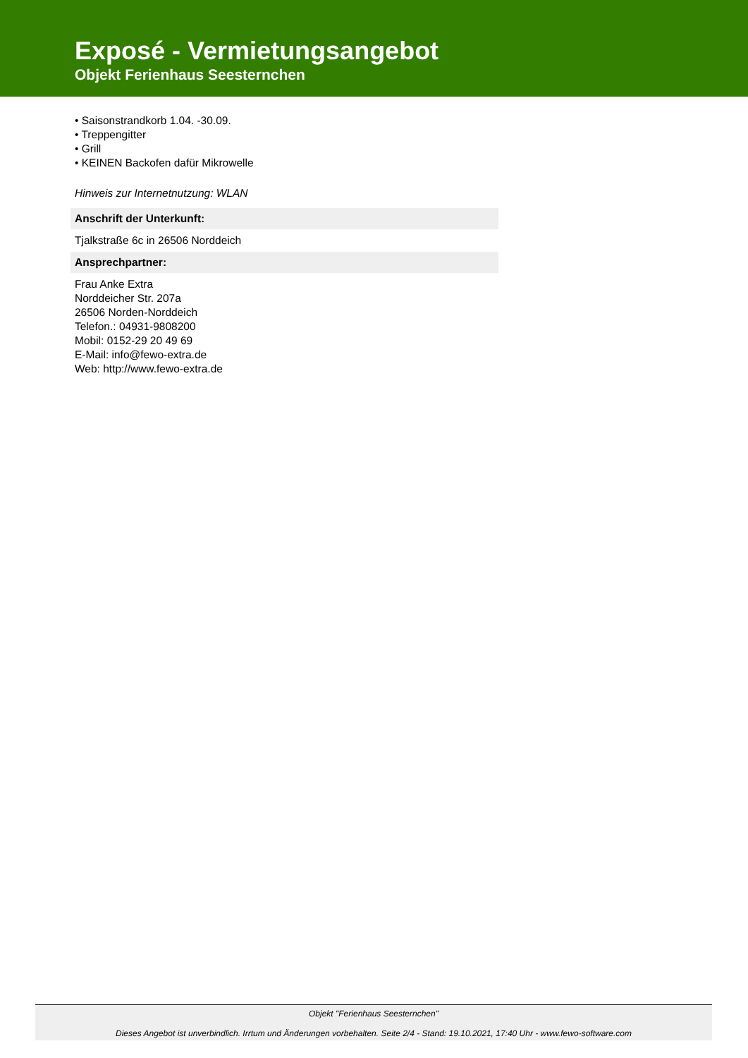Exposé - Vermietungsangebot
Objekt Ferienhaus Seesternchen
• Saisonstrandkorb 1.04. -30.09.
• Treppengitter
• Grill
• KEINEN Backofen dafür Mikrowelle
Hinweis zur Internetnutzung: WLAN
Anschrift der Unterkunft:
Tjalkstraße 6c in 26506 Norddeich
Ansprechpartner:
Frau Anke Extra
Norddeicher Str. 207a
26506 Norden-Norddeich
Telefon.: 04931-9808200
Mobil: 0152-29 20 49 69
E-Mail: info@fewo-extra.de
Web: http://www.fewo-extra.de
Objekt "Ferienhaus Seesternchen"
Dieses Angebot ist unverbindlich. Irrtum und Änderungen vorbehalten. Seite 2/4 - Stand: 19.10.2021, 17:40 Uhr - www.fewo-software.com